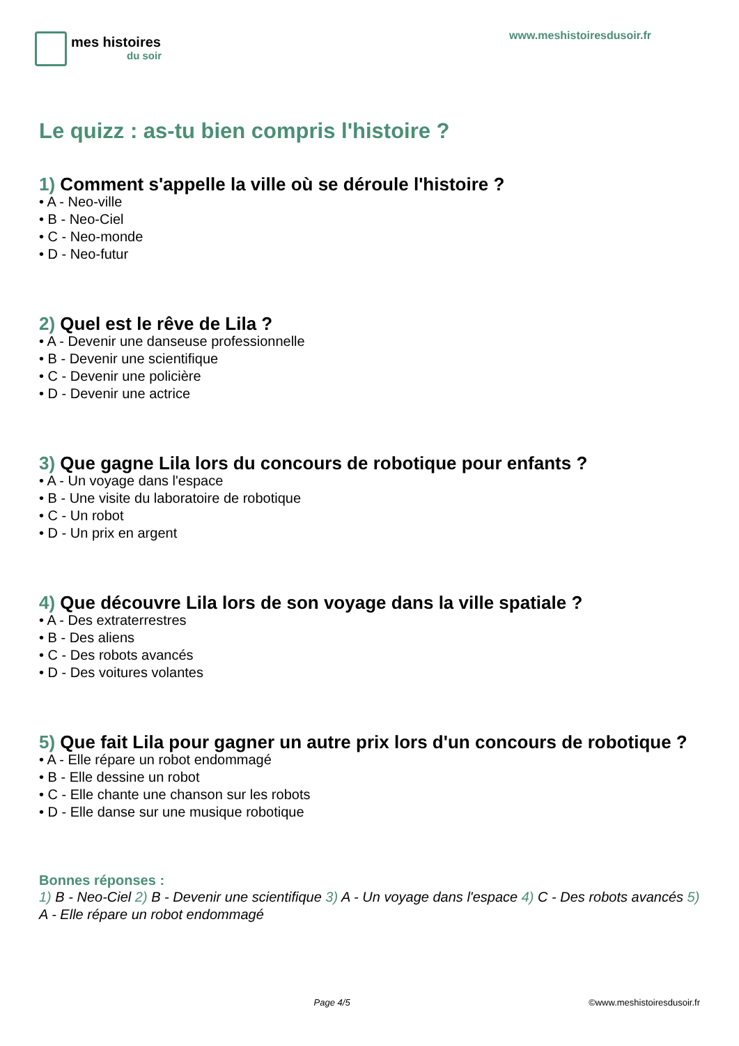mes histoires
du soir
www.meshistoiresdusoir.fr
Le quizz : as-tu bien compris l'histoire ?
1) Comment s'appelle la ville où se déroule l'histoire ?
• A - Neo-ville
• B - Neo-Ciel
• C - Neo-monde
• D - Neo-futur
2) Quel est le rêve de Lila ?
• A - Devenir une danseuse professionnelle
• B - Devenir une scientifique
• C - Devenir une policière
• D - Devenir une actrice
3) Que gagne Lila lors du concours de robotique pour enfants ?
• A - Un voyage dans l'espace
• B - Une visite du laboratoire de robotique
• C - Un robot
• D - Un prix en argent
4) Que découvre Lila lors de son voyage dans la ville spatiale ?
• A - Des extraterrestres
• B - Des aliens
• C - Des robots avancés
• D - Des voitures volantes
5) Que fait Lila pour gagner un autre prix lors d'un concours de robotique ?
• A - Elle répare un robot endommagé
• B - Elle dessine un robot
• C - Elle chante une chanson sur les robots
• D - Elle danse sur une musique robotique
Bonnes réponses :
1) B - Neo-Ciel 2) B - Devenir une scientifique 3) A - Un voyage dans l'espace 4) C - Des robots avancés 5) A - Elle répare un robot endommagé
Page 4/5 ©www.meshistoiresdusoir.fr